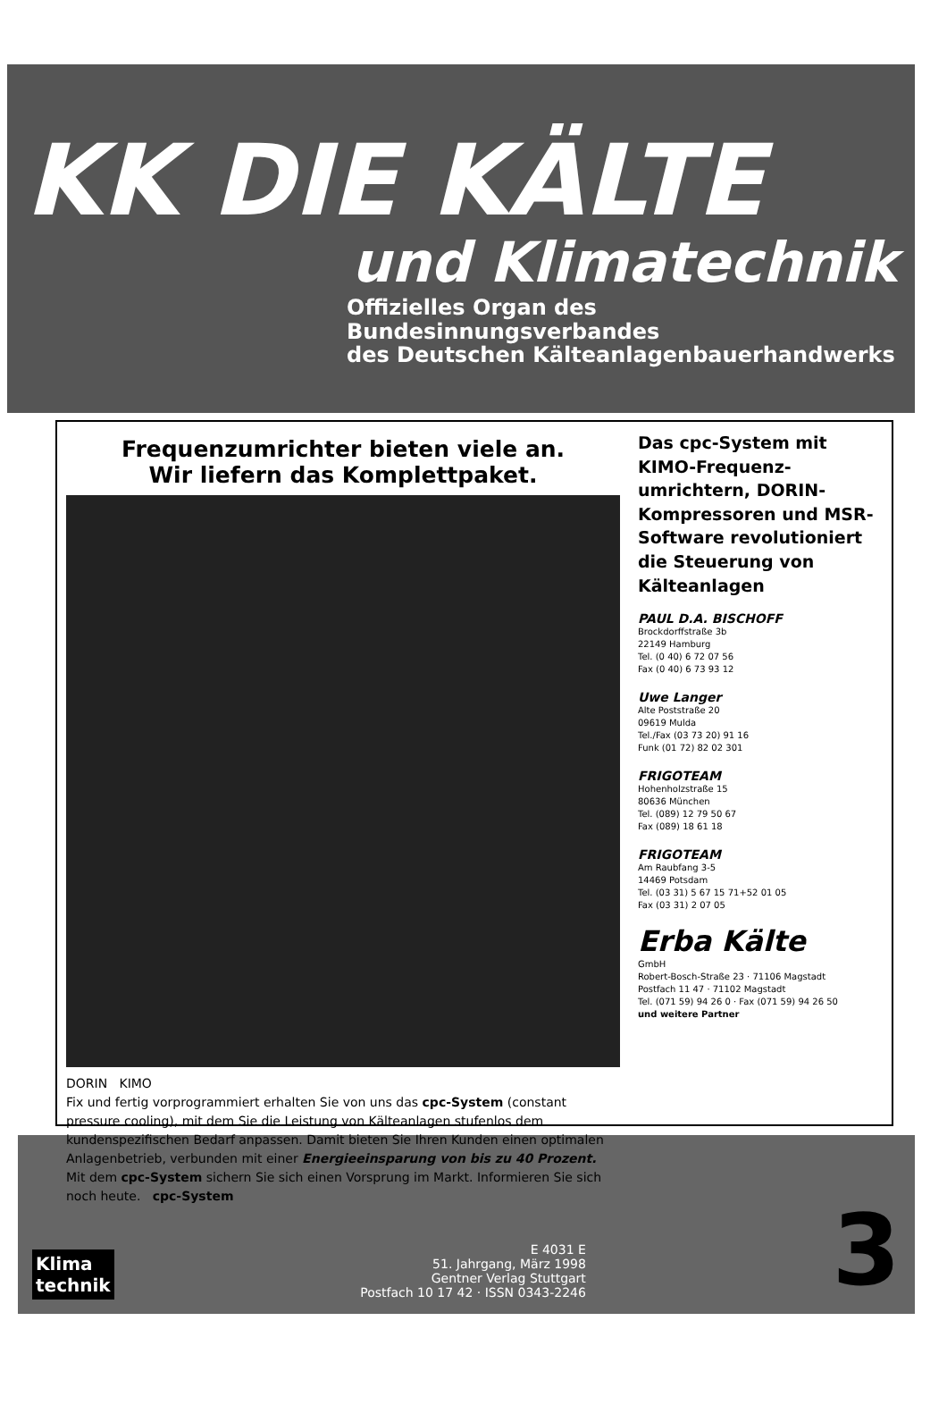KK DIE KÄLTE
und Klimatechnik
Offizielles Organ des Bundesinnungsverbandes
des Deutschen Kälteanlagenbauerhandwerks
Frequenzumrichter bieten viele an.
Wir liefern das Komplettpaket.
DORIN KIMO
Fix und fertig vorprogrammiert erhalten Sie von uns das cpc-System (constant pressure cooling), mit dem Sie die Leistung von Kälteanlagen stufenlos dem kundenspezifischen Bedarf anpassen. Damit bieten Sie Ihren Kunden einen optimalen Anlagenbetrieb, verbunden mit einer Energieeinsparung von bis zu 40 Prozent.
Mit dem cpc-System sichern Sie sich einen Vorsprung im Markt. Informieren Sie sich noch heute. cpc-System
Das cpc-System mit KIMO-Frequenz-umrichtern, DORIN-Kompressoren und MSR-Software revolutioniert die Steuerung von Kälteanlagen
PAUL D.A. BISCHOFF
Brockdorffstraße 3b
22149 Hamburg
Tel. (0 40) 6 72 07 56
Fax (0 40) 6 73 93 12
Uwe Langer
Alte Poststraße 20
09619 Mulda
Tel./Fax (03 73 20) 91 16
Funk (01 72) 82 02 301
FRIGOTEAM
Hohenholzstraße 15
80636 München
Tel. (089) 12 79 50 67
Fax (089) 18 61 18
FRIGOTEAM
Am Raubfang 3-5
14469 Potsdam
Tel. (03 31) 5 67 15 71+52 01 05
Fax (03 31) 2 07 05
Erba Kälte
GmbH
Robert-Bosch-Straße 23 · 71106 Magstadt
Postfach 11 47 · 71102 Magstadt
Tel. (071 59) 94 26 0 · Fax (071 59) 94 26 50
und weitere Partner
Klima
technik
E 4031 E
51. Jahrgang, März 1998
Gentner Verlag Stuttgart
Postfach 10 17 42 · ISSN 0343-2246
3